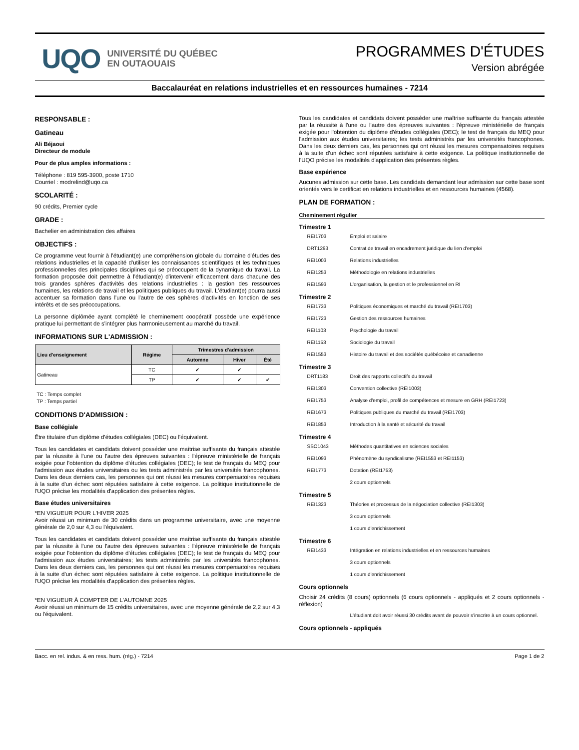UQO
UNIVERSITÉ DU QUÉBEC
EN OUTAOUAIS
PROGRAMMES D'ÉTUDES
Version abrégée
Baccalauréat en relations industrielles et en ressources humaines - 7214
RESPONSABLE :
Gatineau
Ali Béjaoui
Directeur de module
Pour de plus amples informations :
Téléphone : 819 595-3900, poste 1710
Courriel : modrelind@uqo.ca
SCOLARITÉ :
90 crédits, Premier cycle
GRADE :
Bachelier en administration des affaires
OBJECTIFS :
Ce programme veut fournir à l'étudiant(e) une compréhension globale du domaine d'études des relations industrielles et la capacité d'utiliser les connaissances scientifiques et les techniques professionnelles des principales disciplines qui se préoccupent de la dynamique du travail. La formation proposée doit permettre à l'étudiant(e) d'intervenir efficacement dans chacune des trois grandes sphères d'activités des relations industrielles : la gestion des ressources humaines, les relations de travail et les politiques publiques du travail. L'étudiant(e) pourra aussi accentuer sa formation dans l'une ou l'autre de ces sphères d'activités en fonction de ses intérêts et de ses préoccupations.
La personne diplômée ayant complété le cheminement coopératif possède une expérience pratique lui permettant de s'intégrer plus harmonieusement au marché du travail.
INFORMATIONS SUR L'ADMISSION :
| Lieu d'enseignement | Régime | Trimestres d'admission | | |
| --- | --- | --- | --- | --- |
| | | Automne | Hiver | Été |
| Gatineau | TC | ✔ | ✔ | |
| | TP | ✔ | ✔ | ✔ |
TC : Temps complet
TP : Temps partiel
CONDITIONS D'ADMISSION :
Base collégiale
Être titulaire d'un diplôme d'études collégiales (DEC) ou l'équivalent.
Tous les candidates et candidats doivent posséder une maîtrise suffisante du français attestée par la réussite à l'une ou l'autre des épreuves suivantes : l'épreuve ministérielle de français exigée pour l'obtention du diplôme d'études collégiales (DEC); le test de français du MEQ pour l'admission aux études universitaires ou les tests administrés par les universités francophones. Dans les deux derniers cas, les personnes qui ont réussi les mesures compensatoires requises à la suite d'un échec sont réputées satisfaire à cette exigence. La politique institutionnelle de l'UQO précise les modalités d'application des présentes règles.
Base études universitaires
*EN VIGUEUR POUR L'HIVER 2025
Avoir réussi un minimum de 30 crédits dans un programme universitaire, avec une moyenne générale de 2,0 sur 4,3 ou l'équivalent.
Tous les candidates et candidats doivent posséder une maîtrise suffisante du français attestée par la réussite à l'une ou l'autre des épreuves suivantes : l'épreuve ministérielle de français exigée pour l'obtention du diplôme d'études collégiales (DEC); le test de français du MEQ pour l'admission aux études universitaires; les tests administrés par les universités francophones. Dans les deux derniers cas, les personnes qui ont réussi les mesures compensatoires requises à la suite d'un échec sont réputées satisfaire à cette exigence. La politique institutionnelle de l'UQO précise les modalités d'application des présentes règles.
*EN VIGUEUR À COMPTER DE L'AUTOMNE 2025
Avoir réussi un minimum de 15 crédits universitaires, avec une moyenne générale de 2,2 sur 4,3 ou l'équivalent.
Tous les candidates et candidats doivent posséder une maîtrise suffisante du français attestée par la réussite à l'une ou l'autre des épreuves suivantes : l'épreuve ministérielle de français exigée pour l'obtention du diplôme d'études collégiales (DEC); le test de français du MEQ pour l'admission aux études universitaires; les tests administrés par les universités francophones. Dans les deux derniers cas, les personnes qui ont réussi les mesures compensatoires requises à la suite d'un échec sont réputées satisfaire à cette exigence. La politique institutionnelle de l'UQO précise les modalités d'application des présentes règles.
Base expérience
Aucunes admission sur cette base. Les candidats demandant leur admission sur cette base sont orientés vers le certificat en relations industrielles et en ressources humaines (4568).
PLAN DE FORMATION :
Cheminement régulier
Trimestre 1
REI1703 Emploi et salaire
DRT1293 Contrat de travail en encadrement juridique du lien d'emploi
REI1003 Relations industrielles
REI1253 Méthodologie en relations industrielles
REI1593 L'organisation, la gestion et le professionnel en RI
Trimestre 2
REI1733 Politiques économiques et marché du travail (REI1703)
REI1723 Gestion des ressources humaines
REI1103 Psychologie du travail
REI1153 Sociologie du travail
REI1553 Histoire du travail et des sociétés québécoise et canadienne
Trimestre 3
DRT1183 Droit des rapports collectifs du travail
REI1303 Convention collective (REI1003)
REI1753 Analyse d'emploi, profil de compétences et mesure en GRH (REI1723)
REI1673 Politiques publiques du marché du travail (REI1703)
REI1853 Introduction à la santé et sécurité du travail
Trimestre 4
SSO1043 Méthodes quantitatives en sciences sociales
REI1093 Phénomène du syndicalisme (REI1553 et REI1153)
REI1773 Dotation (REI1753)
2 cours optionnels
Trimestre 5
REI1323 Théories et processus de la négociation collective (REI1303)
3 cours optionnels
1 cours d'enrichissement
Trimestre 6
REI1433 Intégration en relations industrielles et en ressources humaines
3 cours optionnels
1 cours d'enrichissement
Cours optionnels
Choisir 24 crédits (8 cours) optionnels (6 cours optionnels - appliqués et 2 cours optionnels - réflexion)
L'étudiant doit avoir réussi 30 crédits avant de pouvoir s'inscrire à un cours optionnel.
Cours optionnels - appliqués
Bacc. en rel. indus. & en ress. hum. (rég.) - 7214 Page 1 de 2